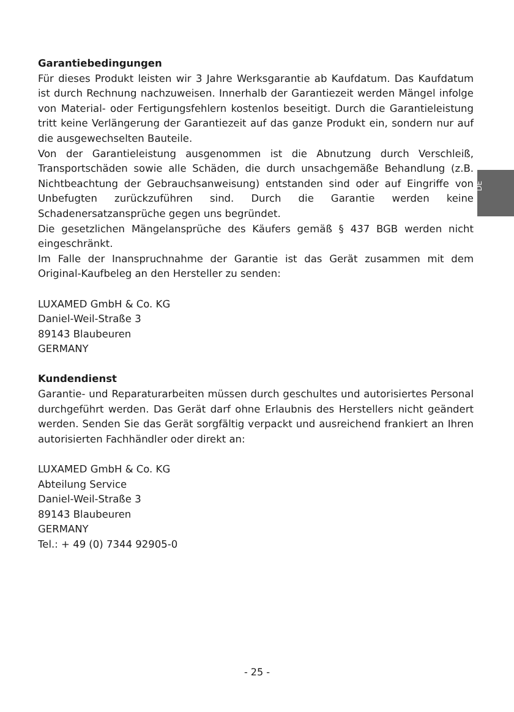DE
Garantiebedingungen
Für dieses Produkt leisten wir 3 Jahre Werksgarantie ab Kaufdatum. Das Kaufdatum ist durch Rechnung nachzuweisen. Innerhalb der Garantiezeit werden Mängel infolge von Material- oder Fertigungsfehlern kostenlos beseitigt. Durch die Garantieleistung tritt keine Verlängerung der Garantiezeit auf das ganze Produkt ein, sondern nur auf die ausgewechselten Bauteile.
Von der Garantieleistung ausgenommen ist die Abnutzung durch Verschleiß, Transportschäden sowie alle Schäden, die durch unsachgemäße Behandlung (z.B. Nichtbeachtung der Gebrauchsanweisung) entstanden sind oder auf Eingriffe von Unbefugten zurückzuführen sind. Durch die Garantie werden keine Schadenersatzansprüche gegen uns begründet.
Die gesetzlichen Mängelansprüche des Käufers gemäß § 437 BGB werden nicht eingeschränkt.
Im Falle der Inanspruchnahme der Garantie ist das Gerät zusammen mit dem Original-Kaufbeleg an den Hersteller zu senden:
LUXAMED GmbH & Co. KG
Daniel-Weil-Straße 3
89143 Blaubeuren
GERMANY
Kundendienst
Garantie- und Reparaturarbeiten müssen durch geschultes und autorisiertes Personal durchgeführt werden. Das Gerät darf ohne Erlaubnis des Herstellers nicht geändert werden. Senden Sie das Gerät sorgfältig verpackt und ausreichend frankiert an Ihren autorisierten Fachhändler oder direkt an:
LUXAMED GmbH & Co. KG
Abteilung Service
Daniel-Weil-Straße 3
89143 Blaubeuren
GERMANY
Tel.: + 49 (0) 7344 92905-0
- 25 -